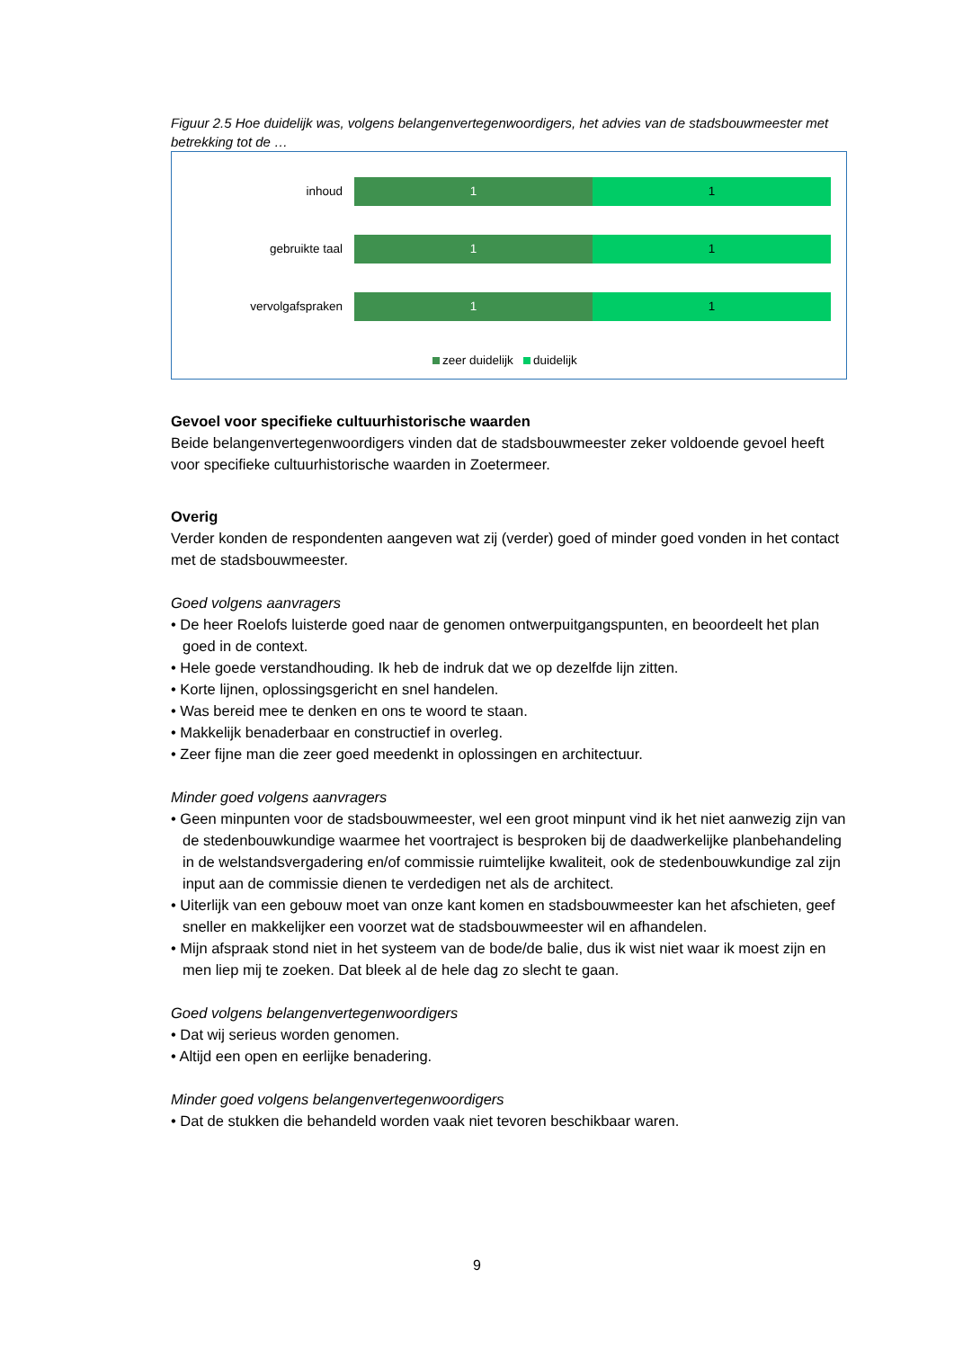Figuur 2.5 Hoe duidelijk was, volgens belangenvertegenwoordigers, het advies van de stadsbouwmeester met betrekking tot de …
inhoud 1 1
gebruikte taal 1 1
vervolgafspraken 1 1
zeer duidelijk duidelijk
Gevoel voor specifieke cultuurhistorische waarden
Beide belangenvertegenwoordigers vinden dat de stadsbouwmeester zeker voldoende gevoel heeft voor specifieke cultuurhistorische waarden in Zoetermeer.
Overig
Verder konden de respondenten aangeven wat zij (verder) goed of minder goed vonden in het contact met de stadsbouwmeester.
Goed volgens aanvragers
• De heer Roelofs luisterde goed naar de genomen ontwerpuitgangspunten, en beoordeelt het plan goed in de context.
• Hele goede verstandhouding. Ik heb de indruk dat we op dezelfde lijn zitten.
• Korte lijnen, oplossingsgericht en snel handelen.
• Was bereid mee te denken en ons te woord te staan.
• Makkelijk benaderbaar en constructief in overleg.
• Zeer fijne man die zeer goed meedenkt in oplossingen en architectuur.
Minder goed volgens aanvragers
• Geen minpunten voor de stadsbouwmeester, wel een groot minpunt vind ik het niet aanwezig zijn van de stedenbouwkundige waarmee het voortraject is besproken bij de daadwerkelijke planbehandeling in de welstandsvergadering en/of commissie ruimtelijke kwaliteit, ook de stedenbouwkundige zal zijn input aan de commissie dienen te verdedigen net als de architect.
• Uiterlijk van een gebouw moet van onze kant komen en stadsbouwmeester kan het afschieten, geef sneller en makkelijker een voorzet wat de stadsbouwmeester wil en afhandelen.
• Mijn afspraak stond niet in het systeem van de bode/de balie, dus ik wist niet waar ik moest zijn en men liep mij te zoeken. Dat bleek al de hele dag zo slecht te gaan.
Goed volgens belangenvertegenwoordigers
• Dat wij serieus worden genomen.
• Altijd een open en eerlijke benadering.
Minder goed volgens belangenvertegenwoordigers
• Dat de stukken die behandeld worden vaak niet tevoren beschikbaar waren.
9